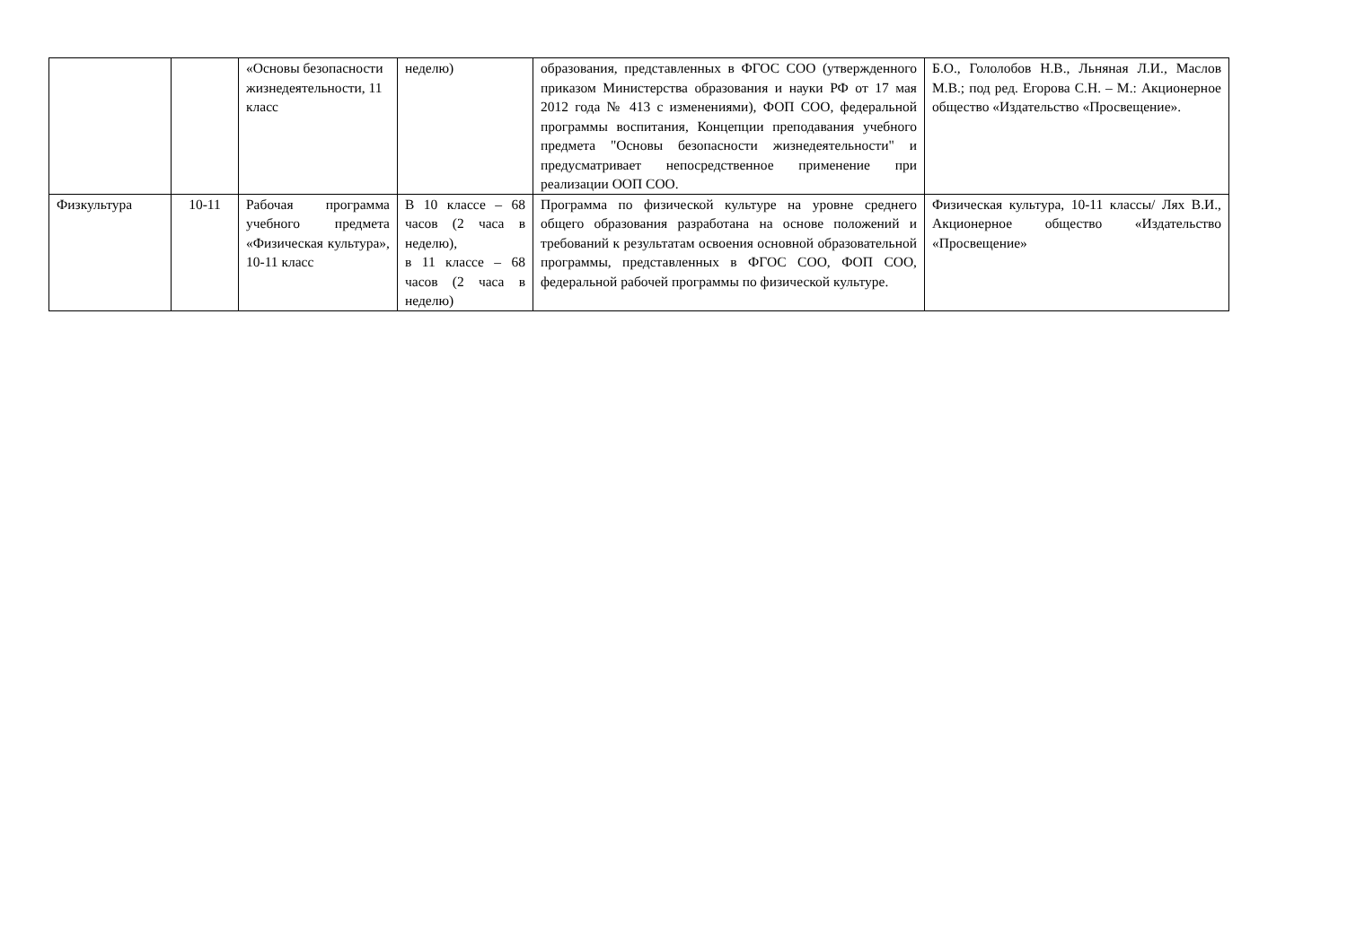| | | «Основы безопасности жизнедеятельности, 11 класс | неделю) | образования, представленных в ФГОС СОО (утвержденного приказом Министерства образования и науки РФ от 17 мая 2012 года № 413 с изменениями), ФОП СОО, федеральной программы воспитания, Концепции преподавания учебного предмета "Основы безопасности жизнедеятельности" и предусматривает непосредственное применение при реализации ООП СОО. | Б.О., Гололобов Н.В., Льняная Л.И., Маслов М.В.; под ред. Егорова С.Н. – М.: Акционерное общество «Издательство «Просвещение». |
| Физкультура | 10-11 | Рабочая программа учебного предмета «Физическая культура», 10-11 класс | В 10 классе – 68 часов (2 часа в неделю), в 11 классе – 68 часов (2 часа в неделю) | Программа по физической культуре на уровне среднего общего образования разработана на основе положений и требований к результатам освоения основной образовательной программы, представленных в ФГОС СОО, ФОП СОО, федеральной рабочей программы по физической культуре. | Физическая культура, 10-11 классы/ Лях В.И., Акционерное общество «Издательство «Просвещение» |